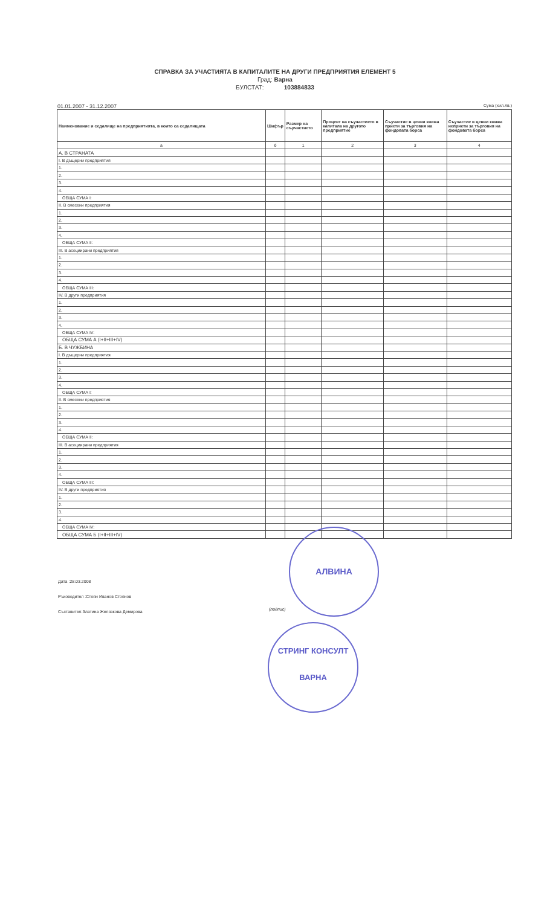СПРАВКА ЗА УЧАСТИЯТА В КАПИТАЛИТЕ НА ДРУГИ ПРЕДПРИЯТИЯ ЕЛЕМЕНТ 5
Град: Варна
БУЛСТАТ: 103884833
01.01.2007 - 31.12.2007 Сума (хил.лв.)
| Наименование и седалище на предприятията, в които са седалищата | Шифър | Размер на съучастието | Процент на съучастието в капитала на другото предприятие | Съучастие в ценни книжа приети за търговия на фондовата борса | Съучастие в ценни книжа неприети за търговия на фондовата борса |
| --- | --- | --- | --- | --- | --- |
| а | б | 1 | 2 | 3 | 4 |
| А. В СТРАНАТА | | | | | |
| I. В дъщерни предприятия | | | | | |
| 1. | | | | | |
| 2. | | | | | |
| 3. | | | | | |
| 4. | | | | | |
| ОБЩА СУМА I: | | | | | |
| II. В смесени предприятия | | | | | |
| 1. | | | | | |
| 2. | | | | | |
| 3. | | | | | |
| 4. | | | | | |
| ОБЩА СУМА II: | | | | | |
| III. В асоциирани предприятия | | | | | |
| 1. | | | | | |
| 2. | | | | | |
| 3. | | | | | |
| 4. | | | | | |
| ОБЩА СУМА III: | | | | | |
| IV. В други предприятия | | | | | |
| 1. | | | | | |
| 2. | | | | | |
| 3. | | | | | |
| 4. | | | | | |
| ОБЩА СУМА IV: | | | | | |
| ОБЩА СУМА А (I+II+III+IV) | | | | | |
| Б. В ЧУЖБИНА | | | | | |
| I. В дъщерни предприятия | | | | | |
| 1. | | | | | |
| 2. | | | | | |
| 3. | | | | | |
| 4. | | | | | |
| ОБЩА СУМА I: | | | | | |
| II. В смесени предприятия | | | | | |
| 1. | | | | | |
| 2. | | | | | |
| 3. | | | | | |
| 4. | | | | | |
| ОБЩА СУМА II: | | | | | |
| III. В асоциирани предприятия | | | | | |
| 1. | | | | | |
| 2. | | | | | |
| 3. | | | | | |
| 4. | | | | | |
| ОБЩА СУМА III: | | | | | |
| IV. В други предприятия | | | | | |
| 1. | | | | | |
| 2. | | | | | |
| 3. | | | | | |
| 4. | | | | | |
| ОБЩА СУМА IV: | | | | | |
| ОБЩА СУМА Б (I+II+III+IV) | | | | | |
Дата :28.03.2008
Ръководител :Стоян Иванов Стоянов
Съставител:Златина Желязкова Демирова
(подпис)
АЛВИНА
СТРИНГ КОНСУЛТ
ВАРНА